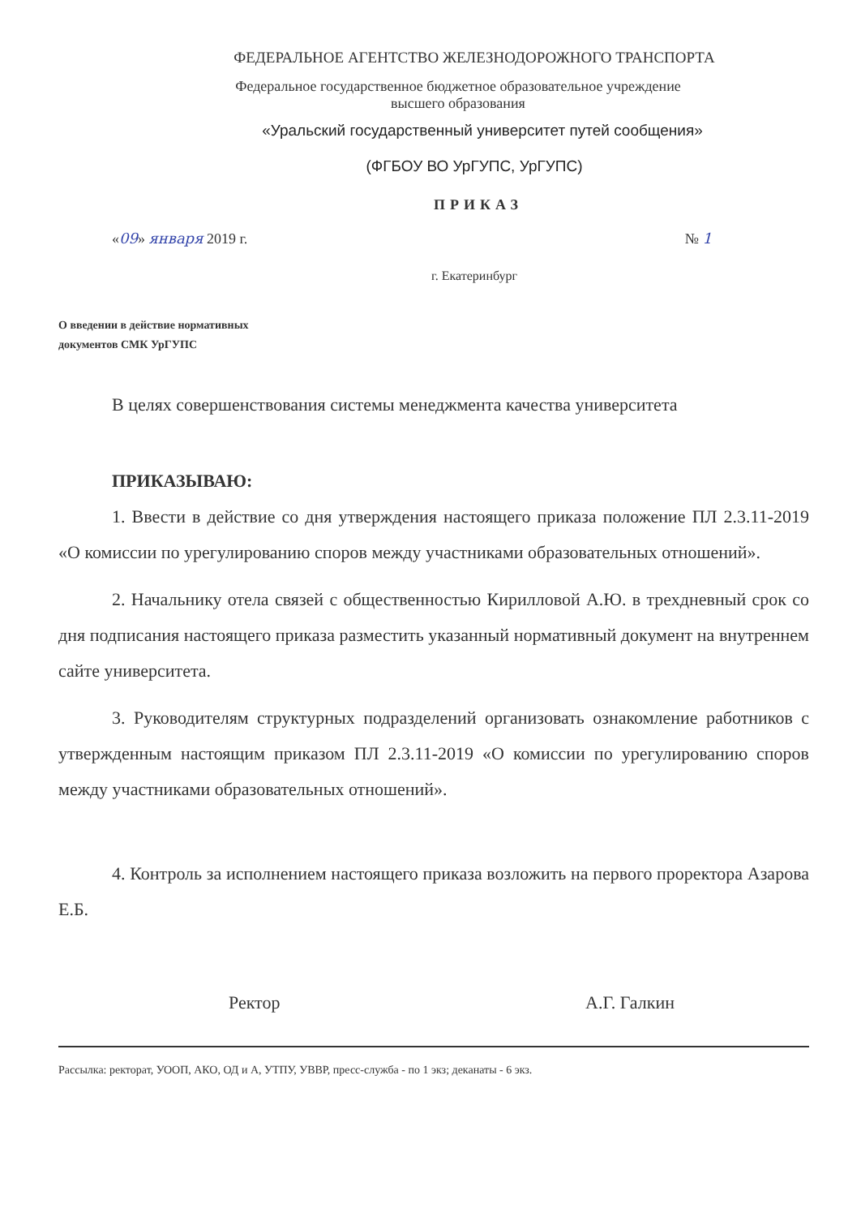ФЕДЕРАЛЬНОЕ АГЕНТСТВО ЖЕЛЕЗНОДОРОЖНОГО ТРАНСПОРТА
Федеральное государственное бюджетное образовательное учреждение
высшего образования
«Уральский государственный университет путей сообщения»
(ФГБОУ ВО УрГУПС, УрГУПС)
ПРИКАЗ
«09» января 2019 г. № 1
г. Екатеринбург
О введении в действие нормативных
документов СМК УрГУПС
В целях совершенствования системы менеджмента качества университета
ПРИКАЗЫВАЮ:
1. Ввести в действие со дня утверждения настоящего приказа положение ПЛ 2.3.11-2019 «О комиссии по урегулированию споров между участниками образовательных отношений».
2. Начальнику отела связей с общественностью Кирилловой А.Ю. в трехдневный срок со дня подписания настоящего приказа разместить указанный нормативный документ на внутреннем сайте университета.
3. Руководителям структурных подразделений организовать ознакомление работников с утвержденным настоящим приказом ПЛ 2.3.11-2019 «О комиссии по урегулированию споров между участниками образовательных отношений».
4. Контроль за исполнением настоящего приказа возложить на первого проректора Азарова Е.Б.
Ректор А.Г. Галкин
Рассылка: ректорат, УООП, АКО, ОД и А, УТПУ, УВВР, пресс-служба - по 1 экз; деканаты - 6 экз.